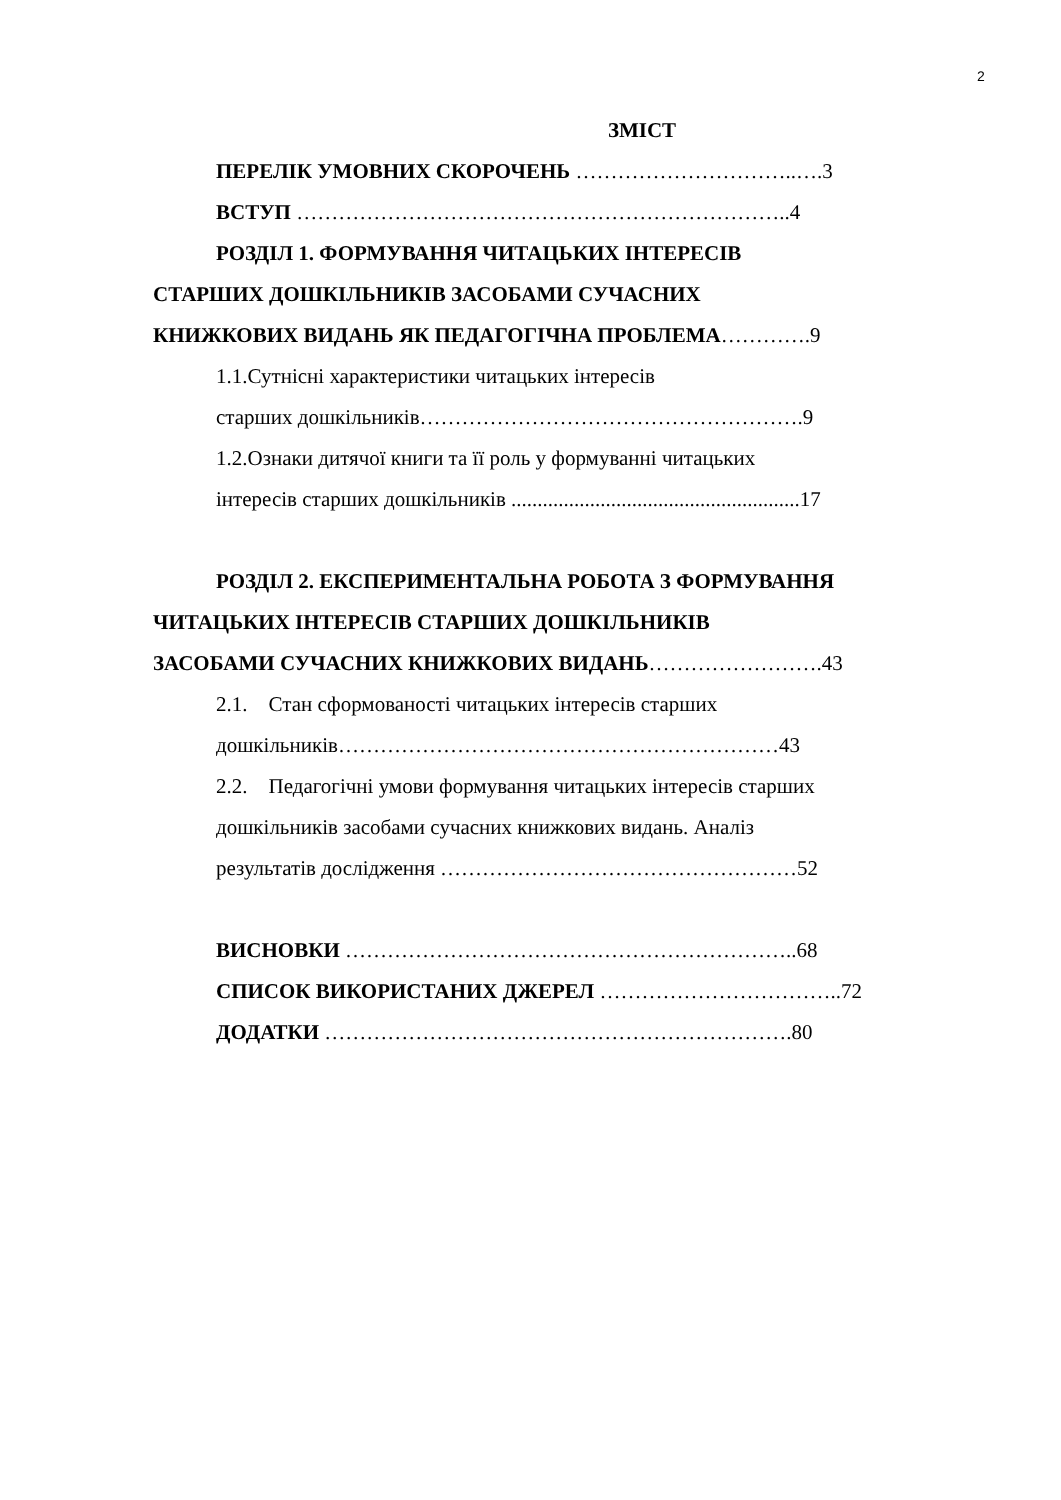2
ЗМІСТ
ПЕРЕЛІК УМОВНИХ СКОРОЧЕНЬ …………………………..….3
ВСТУП ……………………………………………………………..4
РОЗДІЛ 1. ФОРМУВАННЯ ЧИТАЦЬКИХ ІНТЕРЕСІВ
СТАРШИХ ДОШКІЛЬНИКІВ ЗАСОБАМИ СУЧАСНИХ
КНИЖКОВИХ ВИДАНЬ ЯК ПЕДАГОГІЧНА ПРОБЛЕМА………….9
1.1.Сутнісні характеристики читацьких інтересів
старших дошкільників……………………………………………….9
1.2.Ознаки дитячої книги та її роль у формуванні читацьких
інтересів старших дошкільників .......................................................17
РОЗДІЛ 2. ЕКСПЕРИМЕНТАЛЬНА РОБОТА З ФОРМУВАННЯ
ЧИТАЦЬКИХ ІНТЕРЕСІВ СТАРШИХ ДОШКІЛЬНИКІВ
ЗАСОБАМИ СУЧАСНИХ КНИЖКОВИХ ВИДАНЬ…………………….43
2.1. Стан сформованості читацьких інтересів старших
дошкільників………………………………………………………43
2.2. Педагогічні умови формування читацьких інтересів старших
дошкільників засобами сучасних книжкових видань. Аналіз
результатів дослідження ……………………………………………52
ВИСНОВКИ ………………………………………………………..68
СПИСОК ВИКОРИСТАНИХ ДЖЕРЕЛ ……………………………..72
ДОДАТКИ ………………………………………………………….80